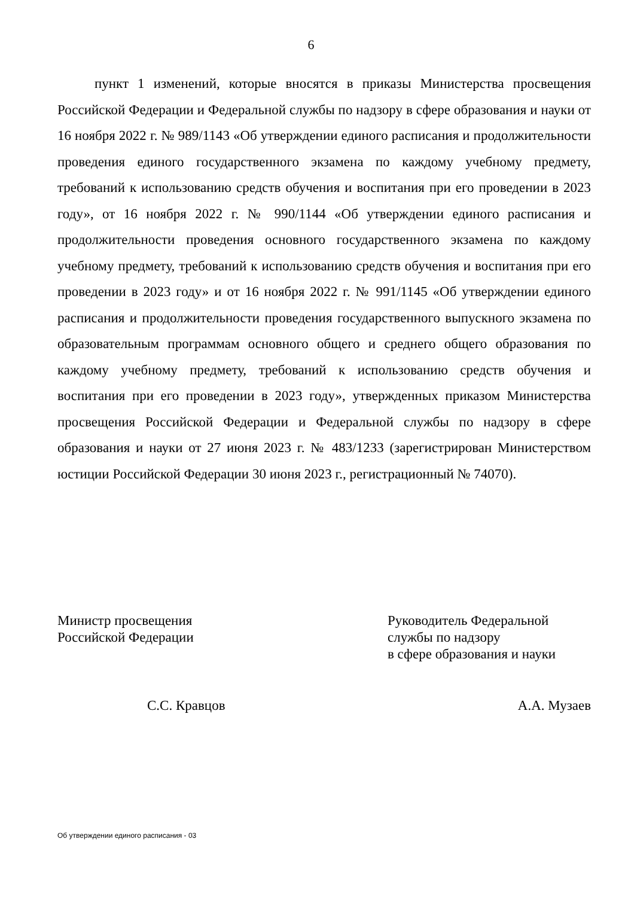6
пункт 1 изменений, которые вносятся в приказы Министерства просвещения Российской Федерации и Федеральной службы по надзору в сфере образования и науки от 16 ноября 2022 г. № 989/1143 «Об утверждении единого расписания и продолжительности проведения единого государственного экзамена по каждому учебному предмету, требований к использованию средств обучения и воспитания при его проведении в 2023 году», от 16 ноября 2022 г. № 990/1144 «Об утверждении единого расписания и продолжительности проведения основного государственного экзамена по каждому учебному предмету, требований к использованию средств обучения и воспитания при его проведении в 2023 году» и от 16 ноября 2022 г. № 991/1145 «Об утверждении единого расписания и продолжительности проведения государственного выпускного экзамена по образовательным программам основного общего и среднего общего образования по каждому учебному предмету, требований к использованию средств обучения и воспитания при его проведении в 2023 году», утвержденных приказом Министерства просвещения Российской Федерации и Федеральной службы по надзору в сфере образования и науки от 27 июня 2023 г. № 483/1233 (зарегистрирован Министерством юстиции Российской Федерации 30 июня 2023 г., регистрационный № 74070).
Министр просвещения
Российской Федерации
С.С. Кравцов
Руководитель Федеральной
службы по надзору
в сфере образования и науки
А.А. Музаев
Об утверждении единого расписания - 03